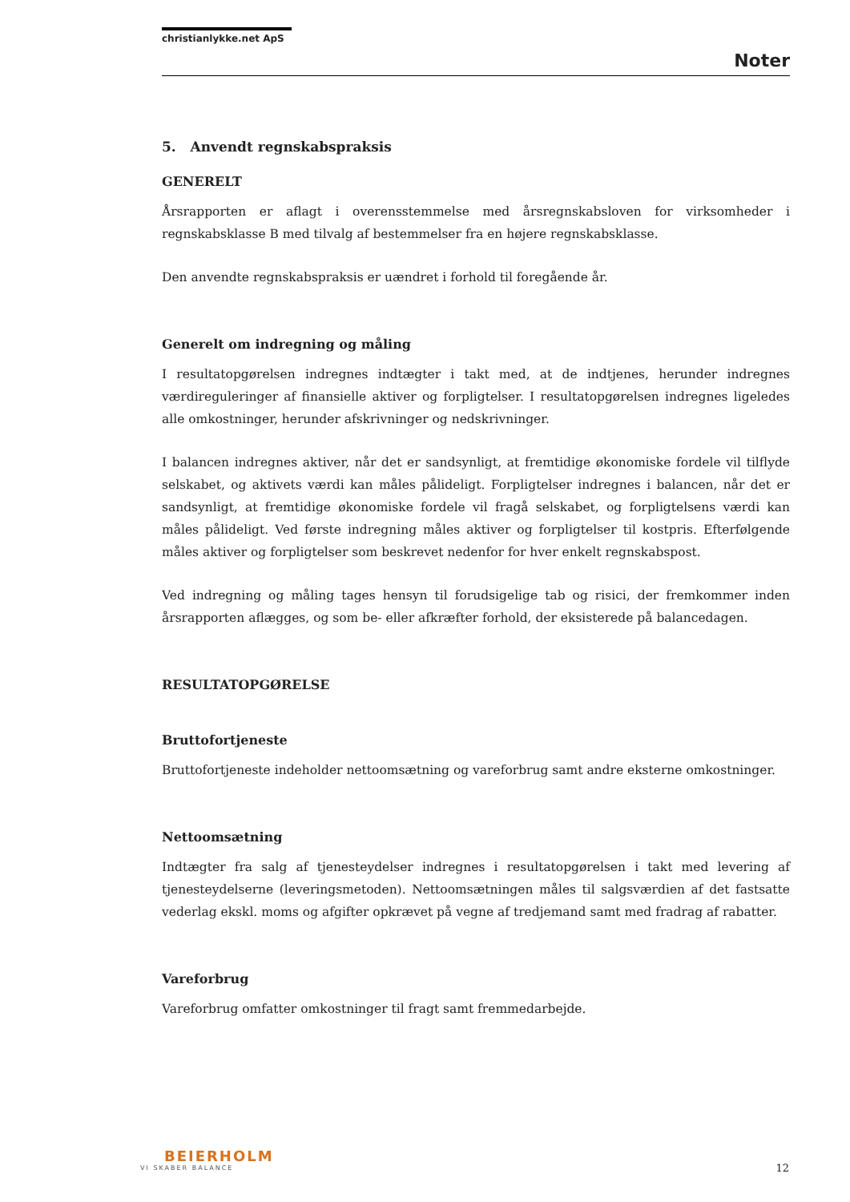christianlykke.net ApS
Noter
5. Anvendt regnskabspraksis
GENERELT
Årsrapporten er aflagt i overensstemmelse med årsregnskabsloven for virksomheder i regnskabsklasse B med tilvalg af bestemmelser fra en højere regnskabsklasse.
Den anvendte regnskabspraksis er uændret i forhold til foregående år.
Generelt om indregning og måling
I resultatopgørelsen indregnes indtægter i takt med, at de indtjenes, herunder indregnes værdireguleringer af finansielle aktiver og forpligtelser. I resultatopgørelsen indregnes ligeledes alle omkostninger, herunder afskrivninger og nedskrivninger.
I balancen indregnes aktiver, når det er sandsynligt, at fremtidige økonomiske fordele vil tilflyde selskabet, og aktivets værdi kan måles pålideligt. Forpligtelser indregnes i balancen, når det er sandsynligt, at fremtidige økonomiske fordele vil fragå selskabet, og forpligtelsens værdi kan måles pålideligt. Ved første indregning måles aktiver og forpligtelser til kostpris. Efterfølgende måles aktiver og forpligtelser som beskrevet nedenfor for hver enkelt regnskabspost.
Ved indregning og måling tages hensyn til forudsigelige tab og risici, der fremkommer inden årsrapporten aflægges, og som be- eller afkræfter forhold, der eksisterede på balancedagen.
RESULTATOPGØRELSE
Bruttofortjeneste
Bruttofortjeneste indeholder nettoomsætning og vareforbrug samt andre eksterne omkostninger.
Nettoomsætning
Indtægter fra salg af tjenesteydelser indregnes i resultatopgørelsen i takt med levering af tjenesteydelserne (leveringsmetoden). Nettoomsætningen måles til salgsværdien af det fastsatte vederlag ekskl. moms og afgifter opkrævet på vegne af tredjemand samt med fradrag af rabatter.
Vareforbrug
Vareforbrug omfatter omkostninger til fragt samt fremmedarbejde.
BEIERHOLM
VI SKABER BALANCE
12